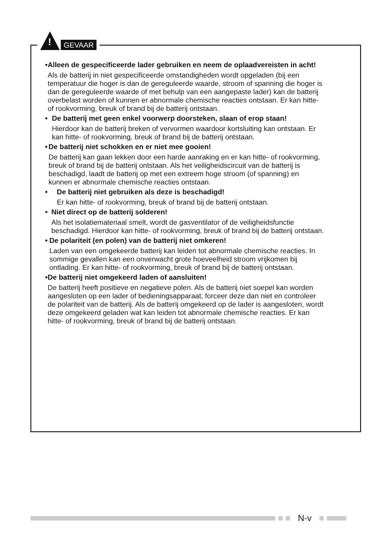!
GEVAAR
• Alleen de gespecificeerde lader gebruiken en neem de oplaadvereisten in acht!
Als de batterij in niet gespecificeerde omstandigheden wordt opgeladen (bij een temperatuur die hoger is dan de gereguleerde waarde, stroom of spanning die hoger is dan de gereguleerde waarde of met behulp van een aangepaste lader) kan de batterij overbelast worden of kunnen er abnormale chemische reacties ontstaan. Er kan hitte- of rookvorming, breuk of brand bij de batterij ontstaan.
• De batterij met geen enkel voorwerp doorsteken, slaan of erop staan!
Hierdoor kan de batterij breken of vervormen waardoor kortsluiting kan ontstaan. Er kan hitte- of rookvorming, breuk of brand bij de batterij ontstaan.
• De batterij niet schokken en er niet mee gooien!
De batterij kan gaan lekken door een harde aanraking en er kan hitte- of rookvorming, breuk of brand bij de batterij ontstaan. Als het veiligheidscircuit van de batterij is beschadigd, laadt de batterij op met een extreem hoge stroom (of spanning) en kunnen er abnormale chemische reacties ontstaan.
• De batterij niet gebruiken als deze is beschadigd!
Er kan hitte- of rookvorming, breuk of brand bij de batterij ontstaan.
• Niet direct op de batterij solderen!
Als het isolatiemateriaal smelt, wordt de gasventilator of de veiligheidsfunctie beschadigd. Hierdoor kan hitte- of rookvorming, breuk of brand bij de batterij ontstaan.
• De polariteit (en polen) van de batterij niet omkeren!
Laden van een omgekeerde batterij kan leiden tot abnormale chemische reacties. In sommige gevallen kan een onverwacht grote hoeveelheid stroom vrijkomen bij ontlading. Er kan hitte- of rookvorming, breuk of brand bij de batterij ontstaan.
• De batterij niet omgekeerd laden of aansluiten!
De batterij heeft positieve en negatieve polen. Als de batterij niet soepel kan worden aangesloten op een lader of bedieningsapparaat, forceer deze dan niet en controleer de polariteit van de batterij. Als de batterij omgekeerd op de lader is aangesloten, wordt deze omgekeerd geladen wat kan leiden tot abnormale chemische reacties. Er kan hitte- of rookvorming, breuk of brand bij de batterij ontstaan.
N-v